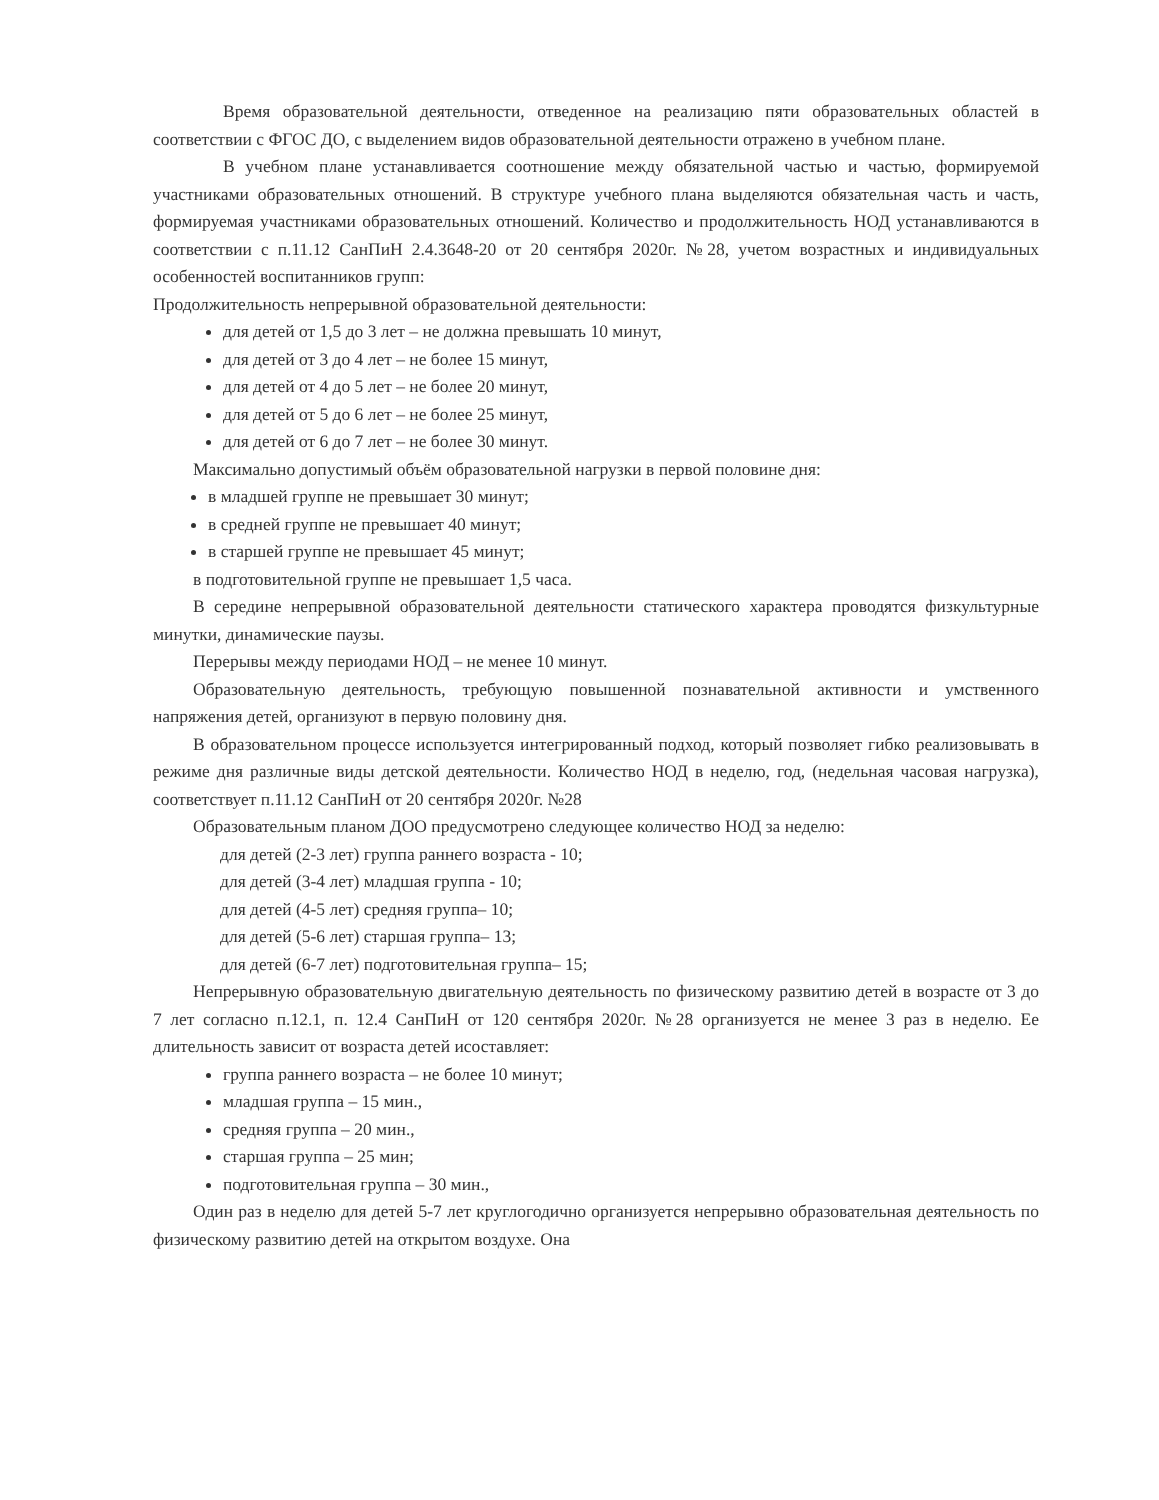Время образовательной деятельности, отведенное на реализацию пяти образовательных областей в соответствии с ФГОС ДО, с выделением видов образовательной деятельности отражено в учебном плане.
В учебном плане устанавливается соотношение между обязательной частью и частью, формируемой участниками образовательных отношений. В структуре учебного плана выделяются обязательная часть и часть, формируемая участниками образовательных отношений. Количество и продолжительность НОД устанавливаются в соответствии с п.11.12 СанПиН 2.4.3648-20 от 20 сентября 2020г. №28, учетом возрастных и индивидуальных особенностей воспитанников групп:
Продолжительность непрерывной образовательной деятельности:
для детей от 1,5 до 3 лет – не должна превышать 10 минут,
для детей от 3 до 4 лет – не более 15 минут,
для детей от 4 до 5 лет – не более 20 минут,
для детей от 5 до 6 лет – не более 25 минут,
для детей от 6 до 7 лет – не более 30 минут.
Максимально допустимый объём образовательной нагрузки в первой половине дня:
в младшей группе не превышает 30 минут;
в средней группе не превышает 40 минут;
в старшей группе не превышает 45 минут;
в подготовительной группе не превышает 1,5 часа.
В середине непрерывной образовательной деятельности статического характера проводятся физкультурные минутки, динамические паузы.
Перерывы между периодами НОД – не менее 10 минут.
Образовательную деятельность, требующую повышенной познавательной активности и умственного напряжения детей, организуют в первую половину дня.
В образовательном процессе используется интегрированный подход, который позволяет гибко реализовывать в режиме дня различные виды детской деятельности. Количество НОД в неделю, год, (недельная часовая нагрузка), соответствует п.11.12 СанПиН от 20 сентября 2020г. №28
Образовательным планом ДОО предусмотрено следующее количество НОД за неделю:
для детей (2-3 лет) группа раннего возраста - 10;
для детей (3-4 лет) младшая группа - 10;
для детей (4-5 лет) средняя группа– 10;
для детей (5-6 лет) старшая группа– 13;
для детей (6-7 лет) подготовительная группа– 15;
Непрерывную образовательную двигательную деятельность по физическому развитию детей в возрасте от 3 до 7 лет согласно п.12.1, п. 12.4 СанПиН от 120 сентября 2020г. №28 организуется не менее 3 раз в неделю. Ее длительность зависит от возраста детей исоставляет:
группа раннего возраста – не более 10 минут;
младшая группа – 15 мин.,
средняя группа – 20 мин.,
старшая группа – 25 мин;
подготовительная группа – 30 мин.,
Один раз в неделю для детей 5-7 лет круглогодично организуется непрерывно образовательная деятельность по физическому развитию детей на открытом воздухе. Она